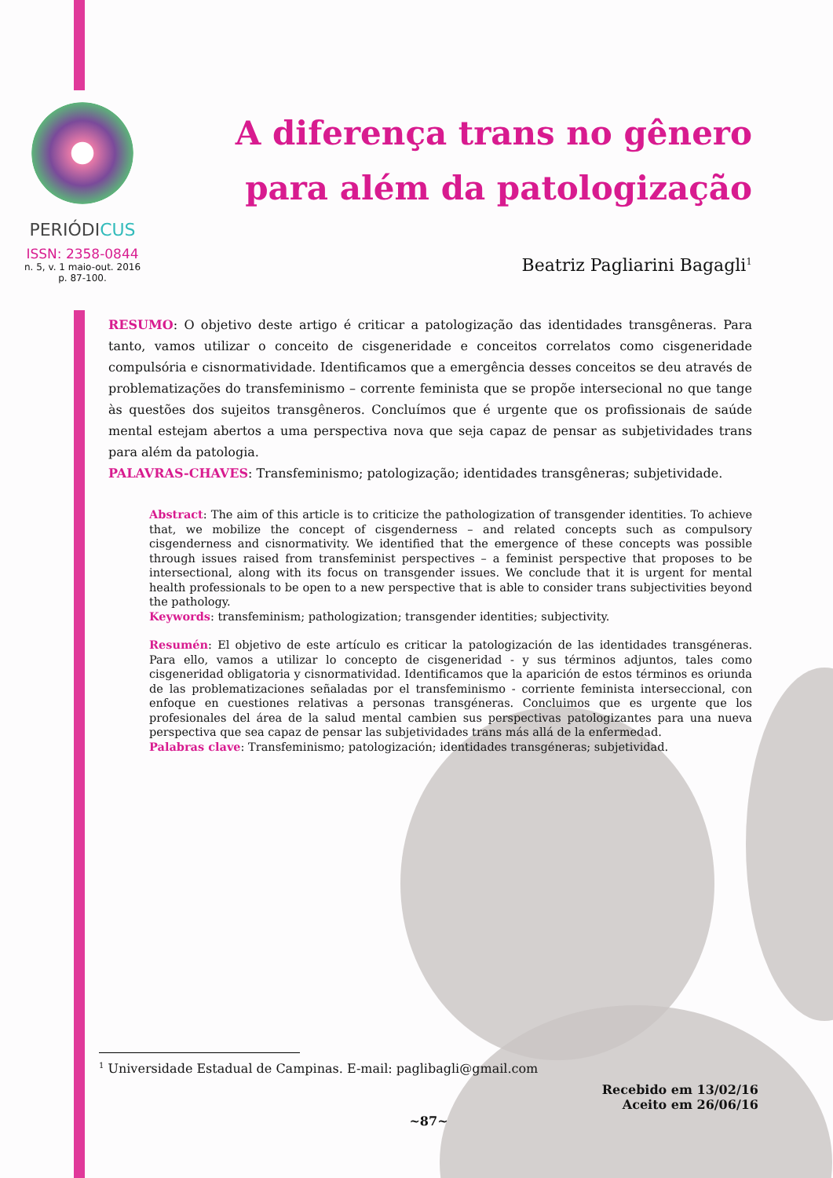PERIÓDICUS
ISSN: 2358-0844
n. 5, v. 1 maio-out. 2016
p. 87-100.
A diferença trans no gênero
para além da patologização
Beatriz Pagliarini Bagagli<sup>1</sup>
RESUMO: O objetivo deste artigo é criticar a patologização das identidades transgêneras. Para tanto, vamos utilizar o conceito de cisgeneridade e conceitos correlatos como cisgeneridade compulsória e cisnormatividade. Identificamos que a emergência desses conceitos se deu através de problematizações do transfeminismo – corrente feminista que se propõe intersecional no que tange às questões dos sujeitos transgêneros. Concluímos que é urgente que os profissionais de saúde mental estejam abertos a uma perspectiva nova que seja capaz de pensar as subjetividades trans para além da patologia.
PALAVRAS-CHAVES: Transfeminismo; patologização; identidades transgêneras; subjetividade.
Abstract: The aim of this article is to criticize the pathologization of transgender identities. To achieve that, we mobilize the concept of cisgenderness – and related concepts such as compulsory cisgenderness and cisnormativity. We identified that the emergence of these concepts was possible through issues raised from transfeminist perspectives – a feminist perspective that proposes to be intersectional, along with its focus on transgender issues. We conclude that it is urgent for mental health professionals to be open to a new perspective that is able to consider trans subjectivities beyond the pathology.
Keywords: transfeminism; pathologization; transgender identities; subjectivity.
Resumén: El objetivo de este artículo es criticar la patologización de las identidades transgéneras. Para ello, vamos a utilizar lo concepto de cisgeneridad - y sus términos adjuntos, tales como cisgeneridad obligatoria y cisnormatividad. Identificamos que la aparición de estos términos es oriunda de las problematizaciones señaladas por el transfeminismo - corriente feminista interseccional, con enfoque en cuestiones relativas a personas transgéneras. Concluimos que es urgente que los profesionales del área de la salud mental cambien sus perspectivas patologizantes para una nueva perspectiva que sea capaz de pensar las subjetividades trans más allá de la enfermedad.
Palabras clave: Transfeminismo; patologización; identidades transgéneras; subjetividad.
<sup>1</sup> Universidade Estadual de Campinas. E-mail: paglibagli@gmail.com
Recebido em 13/02/16
Aceito em 26/06/16
~87~